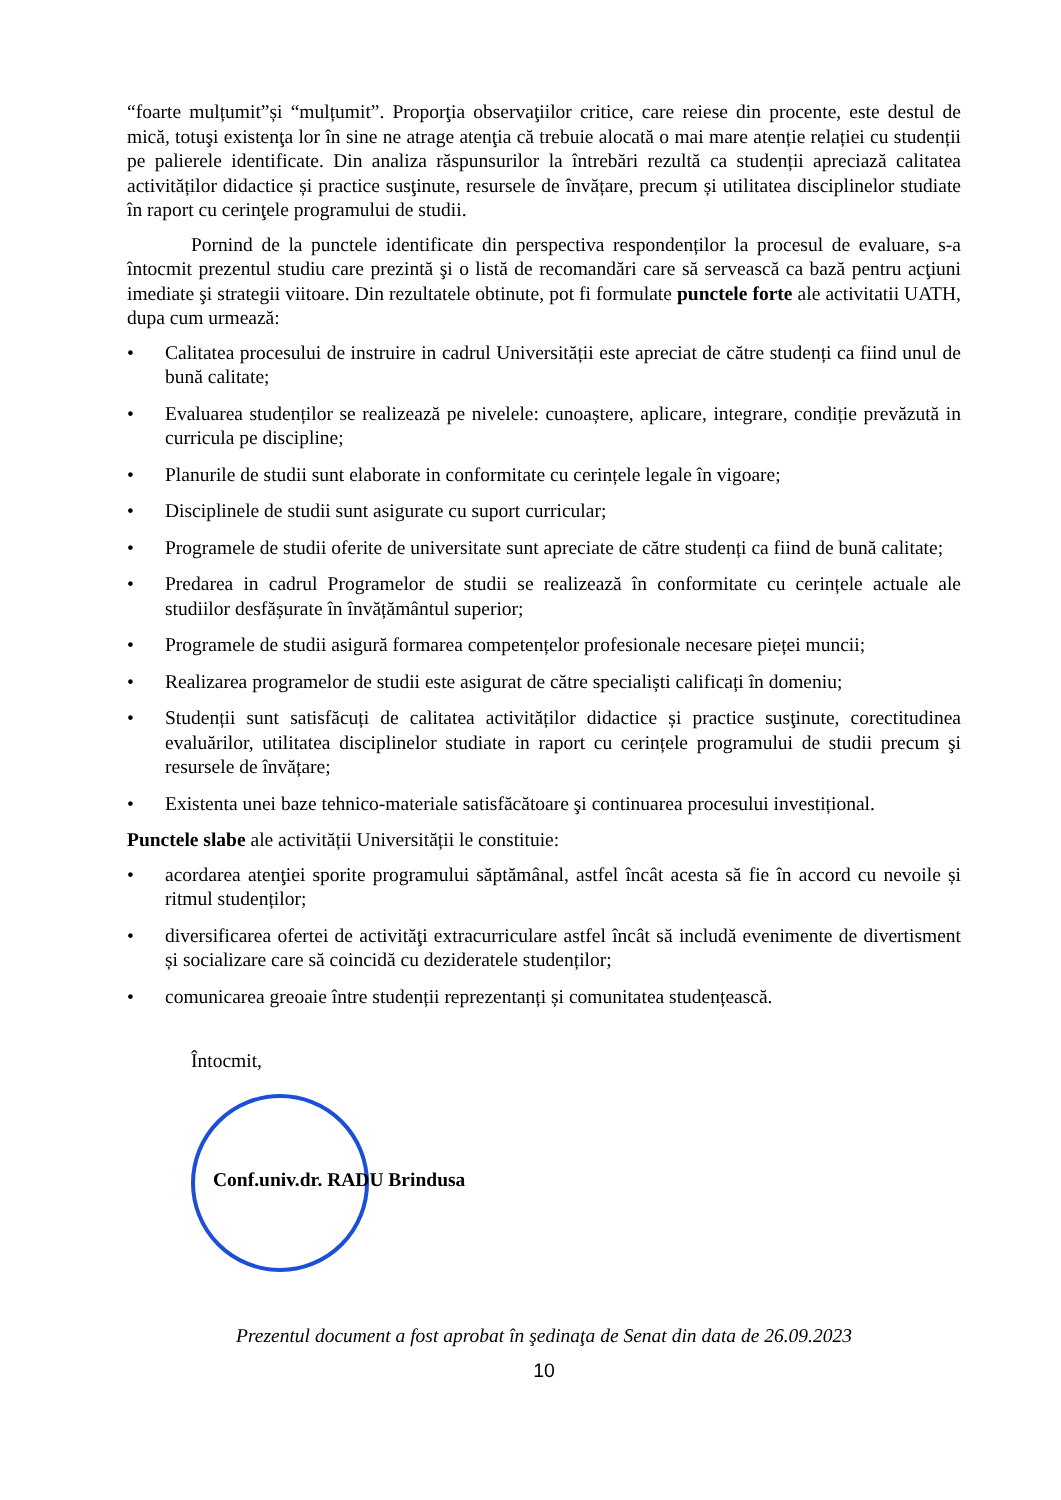“foarte mulțumit”și “mulțumit”. Proporţia observaţiilor critice, care reiese din procente, este destul de mică, totuşi existenţa lor în sine ne atrage atenţia că trebuie alocată o mai mare atenție relației cu studenții pe palierele identificate. Din analiza răspunsurilor la întrebări rezultă ca studenții apreciază calitatea activităților didactice și practice susţinute, resursele de învățare, precum și utilitatea disciplinelor studiate în raport cu cerinţele programului de studii.
Pornind de la punctele identificate din perspectiva respondenților la procesul de evaluare, s-a întocmit prezentul studiu care prezintă şi o listă de recomandări care să servească ca bază pentru acţiuni imediate şi strategii viitoare. Din rezultatele obtinute, pot fi formulate punctele forte ale activitatii UATH, dupa cum urmează:
• Calitatea procesului de instruire in cadrul Universității este apreciat de către studenți ca fiind unul de bună calitate;
• Evaluarea studenților se realizează pe nivelele: cunoaștere, aplicare, integrare, condiție prevăzută in curricula pe discipline;
• Planurile de studii sunt elaborate in conformitate cu cerințele legale în vigoare;
• Disciplinele de studii sunt asigurate cu suport curricular;
• Programele de studii oferite de universitate sunt apreciate de către studenți ca fiind de bună calitate;
• Predarea in cadrul Programelor de studii se realizează în conformitate cu cerințele actuale ale studiilor desfășurate în învățământul superior;
• Programele de studii asigură formarea competențelor profesionale necesare pieței muncii;
• Realizarea programelor de studii este asigurat de către specialiști calificați în domeniu;
• Studenții sunt satisfăcuți de calitatea activităților didactice și practice susţinute, corectitudinea evaluărilor, utilitatea disciplinelor studiate in raport cu cerințele programului de studii precum şi resursele de învățare;
• Existenta unei baze tehnico-materiale satisfăcătoare şi continuarea procesului investițional.
Punctele slabe ale activității Universității le constituie:
• acordarea atenţiei sporite programului săptămânal, astfel încât acesta să fie în accord cu nevoile și ritmul studenților;
• diversificarea ofertei de activităţi extracurriculare astfel încât să includă evenimente de divertisment și socializare care să coincidă cu dezideratele studenților;
• comunicarea greoaie între studenții reprezentanți și comunitatea studențească.
Întocmit,
Conf.univ.dr. RADU Brindusa
Prezentul document a fost aprobat în şedinaţa de Senat din data de 26.09.2023
10